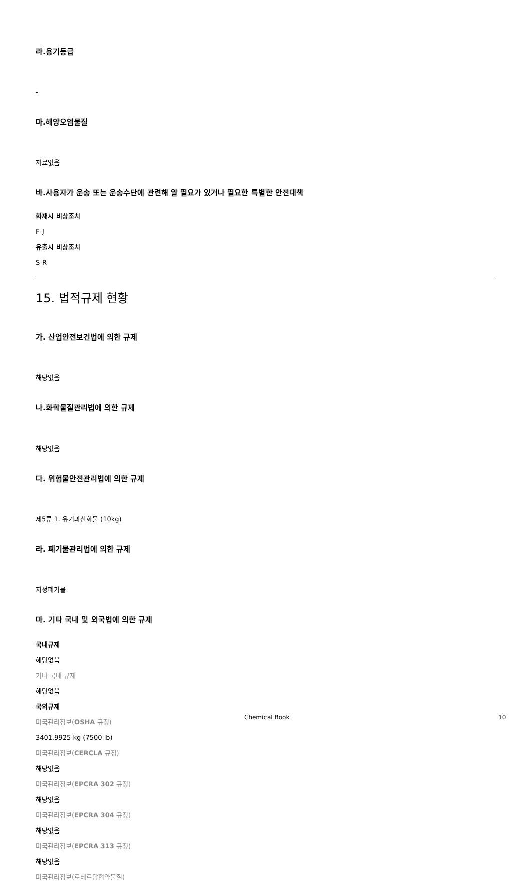라.용기등급
-
마.해양오염물질
자료없음
바.사용자가 운송 또는 운송수단에 관련해 알 필요가 있거나 필요한 특별한 안전대책
화재시 비상조치
F-J
유출시 비상조치
S-R
15. 법적규제 현황
가. 산업안전보건법에 의한 규제
해당없음
나.화학물질관리법에 의한 규제
해당없음
다. 위험물안전관리법에 의한 규제
제5류 1. 유기과산화물 (10kg)
라. 폐기물관리법에 의한 규제
지정폐기물
마. 기타 국내 및 외국법에 의한 규제
국내규제
해당없음
기타 국내 규제
해당없음
국외규제
미국관리정보(OSHA 규정)
3401.9925 kg (7500 lb)
미국관리정보(CERCLA 규정)
해당없음
미국관리정보(EPCRA 302 규정)
해당없음
미국관리정보(EPCRA 304 규정)
해당없음
미국관리정보(EPCRA 313 규정)
해당없음
미국관리정보(로테르담협약물질)
Chemical Book 10